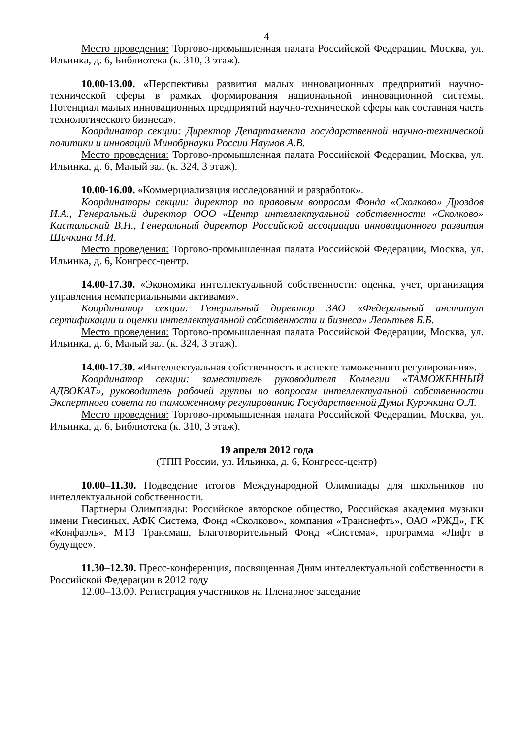4
Место проведения: Торгово-промышленная палата Российской Федерации, Москва, ул. Ильинка, д. 6, Библиотека (к. 310, 3 этаж).
10.00-13.00. «Перспективы развития малых инновационных предприятий научно-технической сферы в рамках формирования национальной инновационной системы. Потенциал малых инновационных предприятий научно-технической сферы как составная часть технологического бизнеса».
Координатор секции: Директор Департамента государственной научно-технической политики и инноваций Минобрнауки России Наумов А.В.
Место проведения: Торгово-промышленная палата Российской Федерации, Москва, ул. Ильинка, д. 6, Малый зал (к. 324, 3 этаж).
10.00-16.00. «Коммерциализация исследований и разработок».
Координаторы секции: директор по правовым вопросам Фонда «Сколково» Дроздов И.А., Генеральный директор ООО «Центр интеллектуальной собственности «Сколково» Кастальский В.Н., Генеральный директор Российской ассоциации инновационного развития Шичкина М.И.
Место проведения: Торгово-промышленная палата Российской Федерации, Москва, ул. Ильинка, д. 6, Конгресс-центр.
14.00-17.30. «Экономика интеллектуальной собственности: оценка, учет, организация управления нематериальными активами».
Координатор секции: Генеральный директор ЗАО «Федеральный институт сертификации и оценки интеллектуальной собственности и бизнеса» Леонтьев Б.Б.
Место проведения: Торгово-промышленная палата Российской Федерации, Москва, ул. Ильинка, д. 6, Малый зал (к. 324, 3 этаж).
14.00-17.30. «Интеллектуальная собственность в аспекте таможенного регулирования».
Координатор секции: заместитель руководителя Коллегии «ТАМОЖЕННЫЙ АДВОКАТ», руководитель рабочей группы по вопросам интеллектуальной собственности Экспертного совета по таможенному регулированию Государственной Думы Курочкина О.Л.
Место проведения: Торгово-промышленная палата Российской Федерации, Москва, ул. Ильинка, д. 6, Библиотека (к. 310, 3 этаж).
19 апреля 2012 года
(ТПП России, ул. Ильинка, д. 6, Конгресс-центр)
10.00–11.30. Подведение итогов Международной Олимпиады для школьников по интеллектуальной собственности.
Партнеры Олимпиады: Российское авторское общество, Российская академия музыки имени Гнесиных, АФК Система, Фонд «Сколково», компания «Транснефть», ОАО «РЖД», ГК «Конфаэль», МТЗ Трансмаш, Благотворительный Фонд «Система», программа «Лифт в будущее».
11.30–12.30. Пресс-конференция, посвященная Дням интеллектуальной собственности в Российской Федерации в 2012 году
12.00–13.00. Регистрация участников на Пленарное заседание